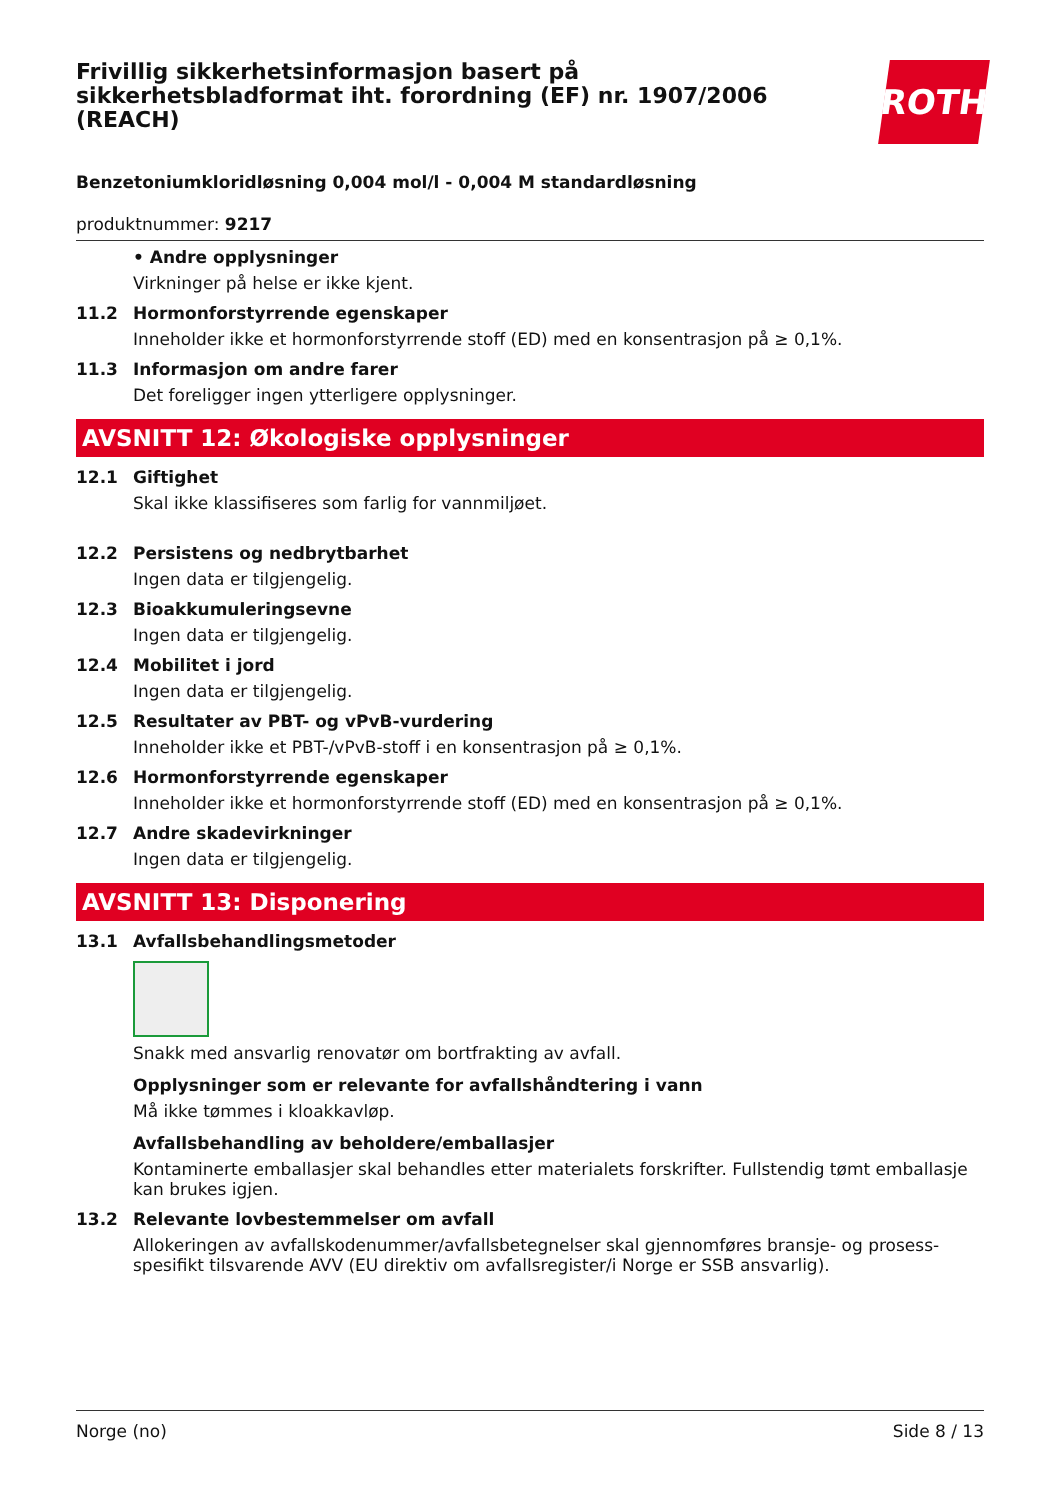Frivillig sikkerhetsinformasjon basert på
sikkerhetsbladformat iht. forordning (EF) nr. 1907/2006
(REACH)
ROTH
Benzetoniumkloridløsning 0,004 mol/l - 0,004 M standardløsning
produktnummer: 9217
• Andre opplysninger
Virkninger på helse er ikke kjent.
11.2 Hormonforstyrrende egenskaper
Inneholder ikke et hormonforstyrrende stoff (ED) med en konsentrasjon på ≥ 0,1%.
11.3 Informasjon om andre farer
Det foreligger ingen ytterligere opplysninger.
AVSNITT 12: Økologiske opplysninger
12.1 Giftighet
Skal ikke klassifiseres som farlig for vannmiljøet.
12.2 Persistens og nedbrytbarhet
Ingen data er tilgjengelig.
12.3 Bioakkumuleringsevne
Ingen data er tilgjengelig.
12.4 Mobilitet i jord
Ingen data er tilgjengelig.
12.5 Resultater av PBT- og vPvB-vurdering
Inneholder ikke et PBT-/vPvB-stoff i en konsentrasjon på ≥ 0,1%.
12.6 Hormonforstyrrende egenskaper
Inneholder ikke et hormonforstyrrende stoff (ED) med en konsentrasjon på ≥ 0,1%.
12.7 Andre skadevirkninger
Ingen data er tilgjengelig.
AVSNITT 13: Disponering
13.1 Avfallsbehandlingsmetoder
Snakk med ansvarlig renovatør om bortfrakting av avfall.
Opplysninger som er relevante for avfallshåndtering i vann
Må ikke tømmes i kloakkavløp.
Avfallsbehandling av beholdere/emballasjer
Kontaminerte emballasjer skal behandles etter materialets forskrifter. Fullstendig tømt emballasje kan brukes igjen.
13.2 Relevante lovbestemmelser om avfall
Allokeringen av avfallskodenummer/avfallsbetegnelser skal gjennomføres bransje- og prosess-spesifikt tilsvarende AVV (EU direktiv om avfallsregister/i Norge er SSB ansvarlig).
Norge (no) Side 8 / 13